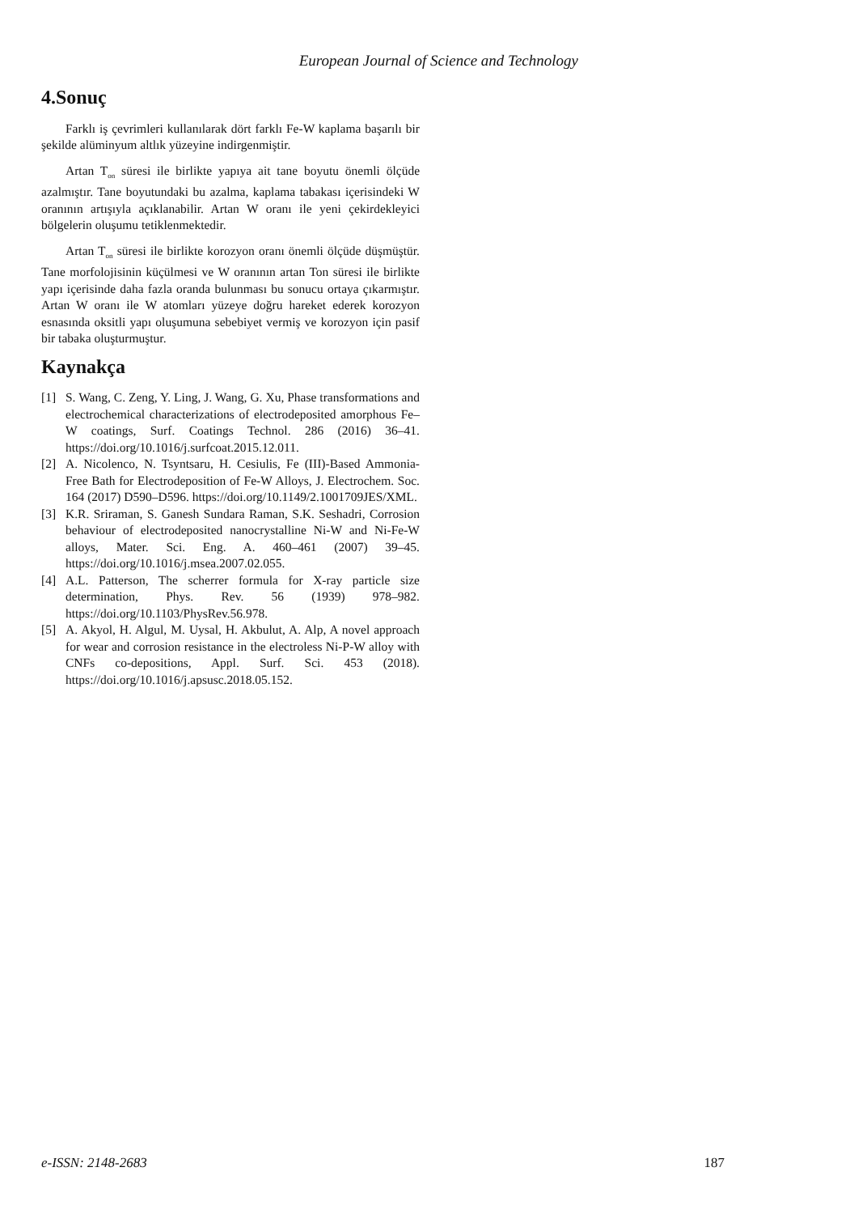European Journal of Science and Technology
4.Sonuç
Farklı iş çevrimleri kullanılarak dört farklı Fe-W kaplama başarılı bir şekilde alüminyum altlık yüzeyine indirgenmiştir.
Artan T<sub>on</sub> süresi ile birlikte yapıya ait tane boyutu önemli ölçüde azalmıştır. Tane boyutundaki bu azalma, kaplama tabakası içerisindeki W oranının artışıyla açıklanabilir. Artan W oranı ile yeni çekirdekleyici bölgelerin oluşumu tetiklenmektedir.
Artan T<sub>on</sub> süresi ile birlikte korozyon oranı önemli ölçüde düşmüştür. Tane morfolojisinin küçülmesi ve W oranının artan Ton süresi ile birlikte yapı içerisinde daha fazla oranda bulunması bu sonucu ortaya çıkarmıştır. Artan W oranı ile W atomları yüzeye doğru hareket ederek korozyon esnasında oksitli yapı oluşumuna sebebiyet vermiş ve korozyon için pasif bir tabaka oluşturmuştur.
Kaynakça
[1] S. Wang, C. Zeng, Y. Ling, J. Wang, G. Xu, Phase transformations and electrochemical characterizations of electrodeposited amorphous Fe–W coatings, Surf. Coatings Technol. 286 (2016) 36–41. https://doi.org/10.1016/j.surfcoat.2015.12.011.
[2] A. Nicolenco, N. Tsyntsaru, H. Cesiulis, Fe (III)-Based Ammonia-Free Bath for Electrodeposition of Fe-W Alloys, J. Electrochem. Soc. 164 (2017) D590–D596. https://doi.org/10.1149/2.1001709JES/XML.
[3] K.R. Sriraman, S. Ganesh Sundara Raman, S.K. Seshadri, Corrosion behaviour of electrodeposited nanocrystalline Ni-W and Ni-Fe-W alloys, Mater. Sci. Eng. A. 460–461 (2007) 39–45. https://doi.org/10.1016/j.msea.2007.02.055.
[4] A.L. Patterson, The scherrer formula for X-ray particle size determination, Phys. Rev. 56 (1939) 978–982. https://doi.org/10.1103/PhysRev.56.978.
[5] A. Akyol, H. Algul, M. Uysal, H. Akbulut, A. Alp, A novel approach for wear and corrosion resistance in the electroless Ni-P-W alloy with CNFs co-depositions, Appl. Surf. Sci. 453 (2018). https://doi.org/10.1016/j.apsusc.2018.05.152.
e-ISSN: 2148-2683 187